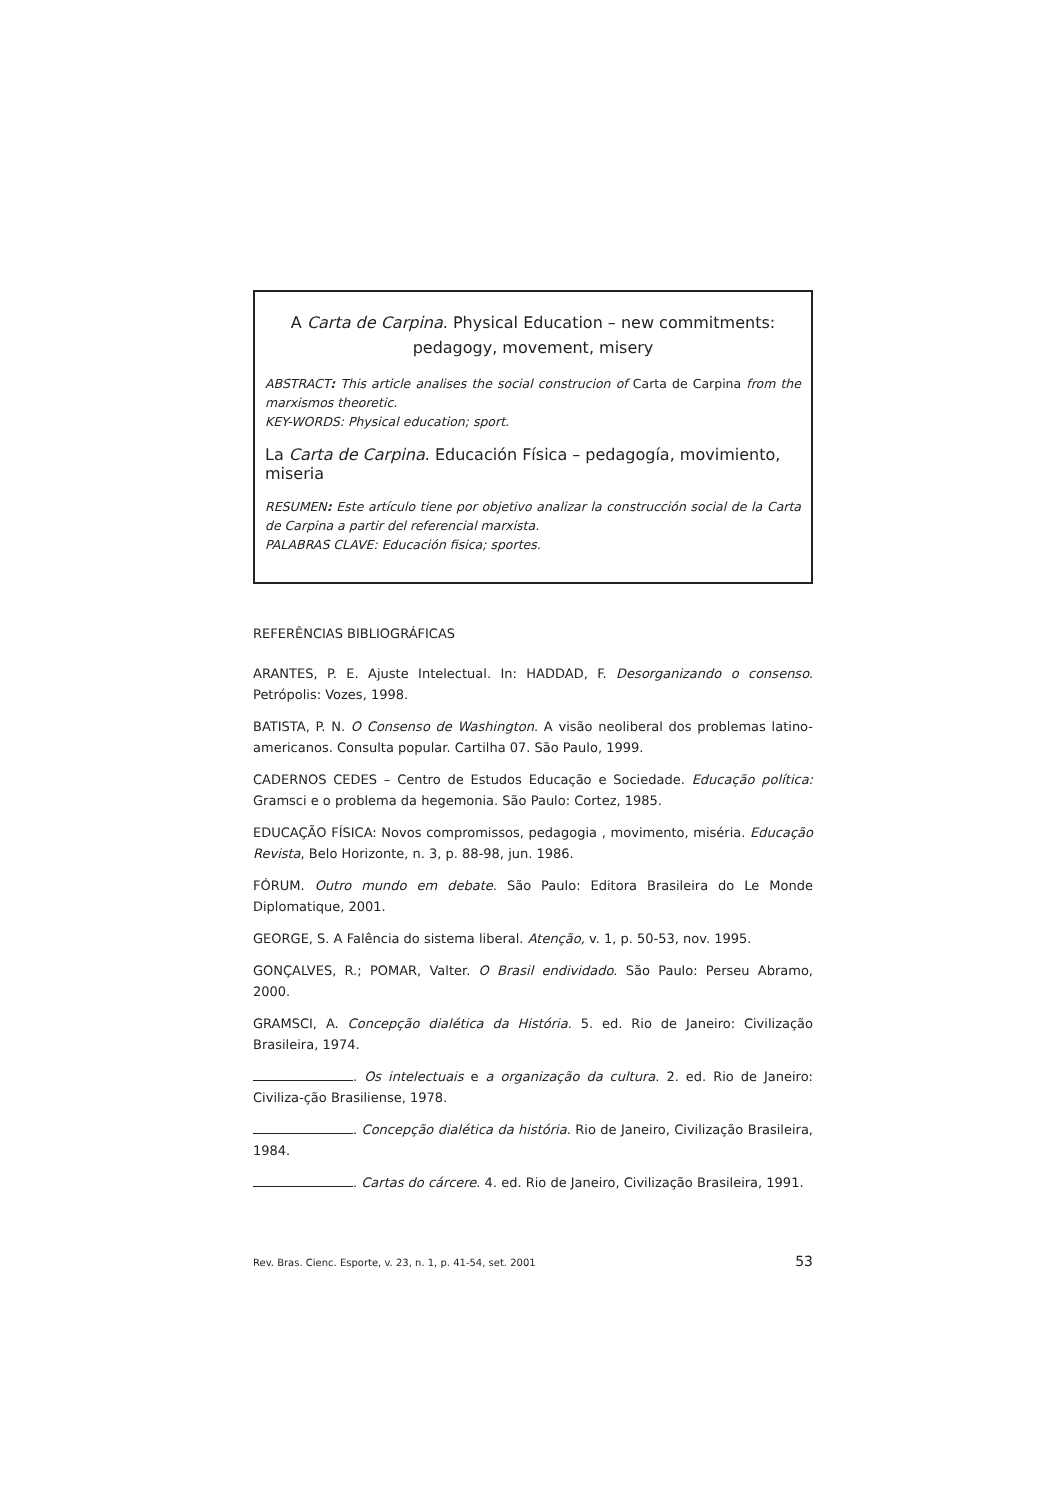A Carta de Carpina. Physical Education – new commitments:
pedagogy, movement, misery
ABSTRACT: This article analises the social construcion of Carta de Carpina from the marxismos theoretic.
KEY-WORDS: Physical education; sport.
La Carta de Carpina. Educación Física – pedagogía, movimiento, miseria
RESUMEN: Este artículo tiene por objetivo analizar la construcción social de la Carta de Carpina a partir del referencial marxista.
PALABRAS CLAVE: Educación fisica; sportes.
REFERÊNCIAS BIBLIOGRÁFICAS
ARANTES, P. E. Ajuste Intelectual. In: HADDAD, F. Desorganizando o consenso. Petrópolis: Vozes, 1998.
BATISTA, P. N. O Consenso de Washington. A visão neoliberal dos problemas latino-americanos. Consulta popular. Cartilha 07. São Paulo, 1999.
CADERNOS CEDES – Centro de Estudos Educação e Sociedade. Educação política: Gramsci e o problema da hegemonia. São Paulo: Cortez, 1985.
EDUCAÇÃO FÍSICA: Novos compromissos, pedagogia , movimento, miséria. Educação Revista, Belo Horizonte, n. 3, p. 88-98, jun. 1986.
FÓRUM. Outro mundo em debate. São Paulo: Editora Brasileira do Le Monde Diplomatique, 2001.
GEORGE, S. A Falência do sistema liberal. Atenção, v. 1, p. 50-53, nov. 1995.
GONÇALVES, R.; POMAR, Valter. O Brasil endividado. São Paulo: Perseu Abramo, 2000.
GRAMSCI, A. Concepção dialética da História. 5. ed. Rio de Janeiro: Civilização Brasileira, 1974.
. Os intelectuais e a organização da cultura. 2. ed. Rio de Janeiro: Civiliza-ção Brasiliense, 1978.
. Concepção dialética da história. Rio de Janeiro, Civilização Brasileira, 1984.
. Cartas do cárcere. 4. ed. Rio de Janeiro, Civilização Brasileira, 1991.
Rev. Bras. Cienc. Esporte, v. 23, n. 1, p. 41-54, set. 2001 53